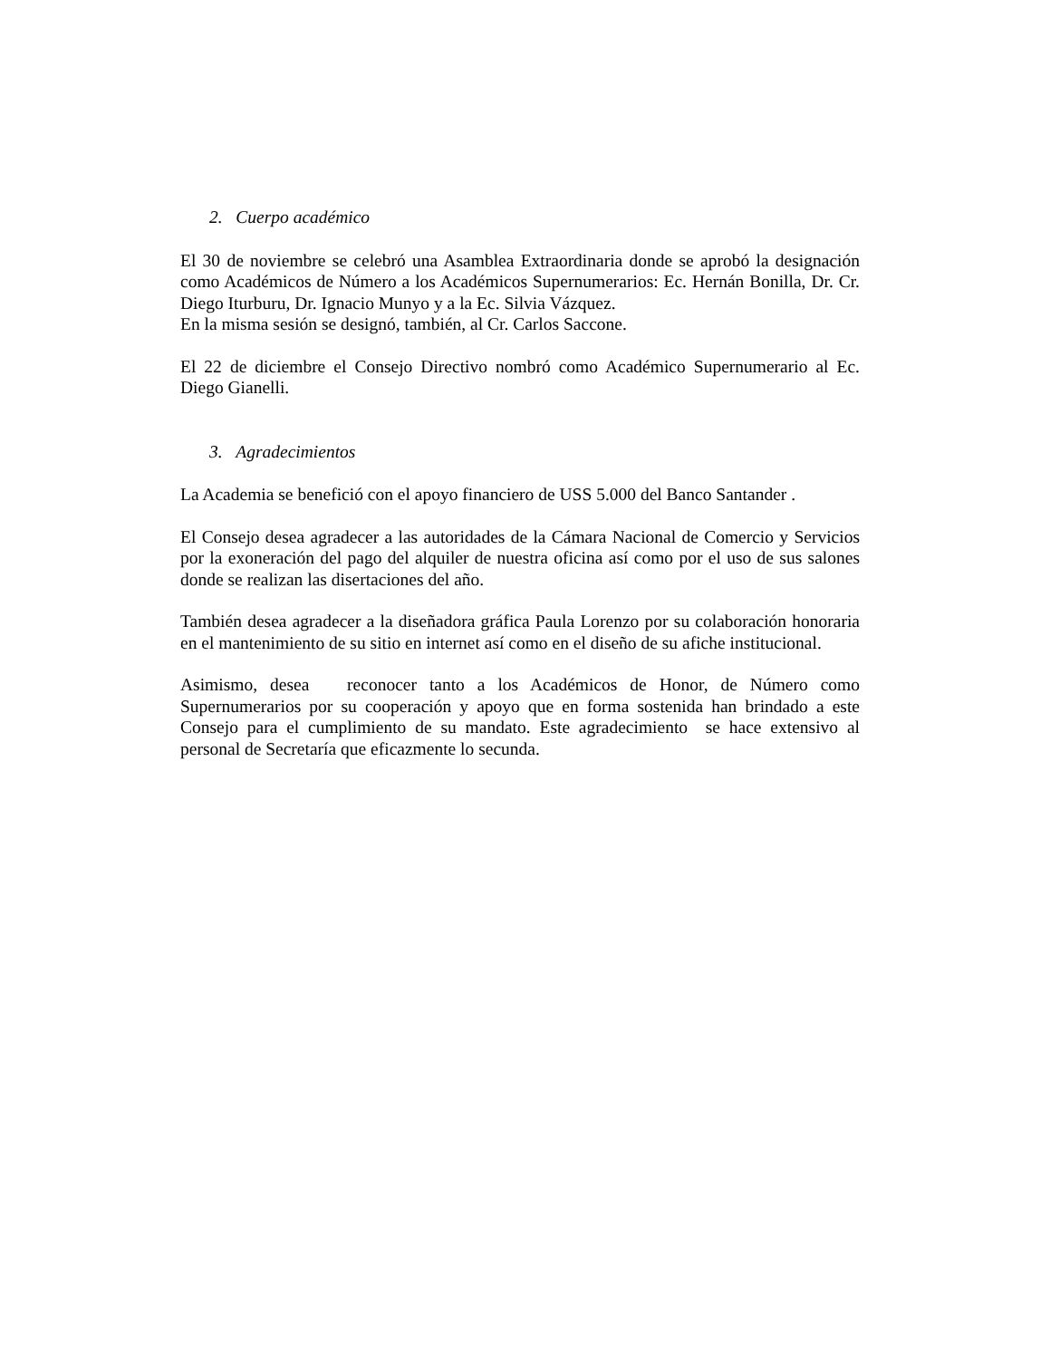2. Cuerpo académico
El 30 de noviembre se celebró una Asamblea Extraordinaria donde se aprobó la designación como Académicos de Número a los Académicos Supernumerarios: Ec. Hernán Bonilla, Dr. Cr. Diego Iturburu, Dr. Ignacio Munyo y a la Ec. Silvia Vázquez.
En la misma sesión se designó, también, al Cr. Carlos Saccone.
El 22 de diciembre el Consejo Directivo nombró como Académico Supernumerario al Ec. Diego Gianelli.
3. Agradecimientos
La Academia se benefició con el apoyo financiero de USS 5.000 del Banco Santander .
El Consejo desea agradecer a las autoridades de la Cámara Nacional de Comercio y Servicios por la exoneración del pago del alquiler de nuestra oficina así como por el uso de sus salones donde se realizan las disertaciones del año.
También desea agradecer a la diseñadora gráfica Paula Lorenzo por su colaboración honoraria en el mantenimiento de su sitio en internet así como en el diseño de su afiche institucional.
Asimismo, desea reconocer tanto a los Académicos de Honor, de Número como Supernumerarios por su cooperación y apoyo que en forma sostenida han brindado a este Consejo para el cumplimiento de su mandato. Este agradecimiento se hace extensivo al personal de Secretaría que eficazmente lo secunda.